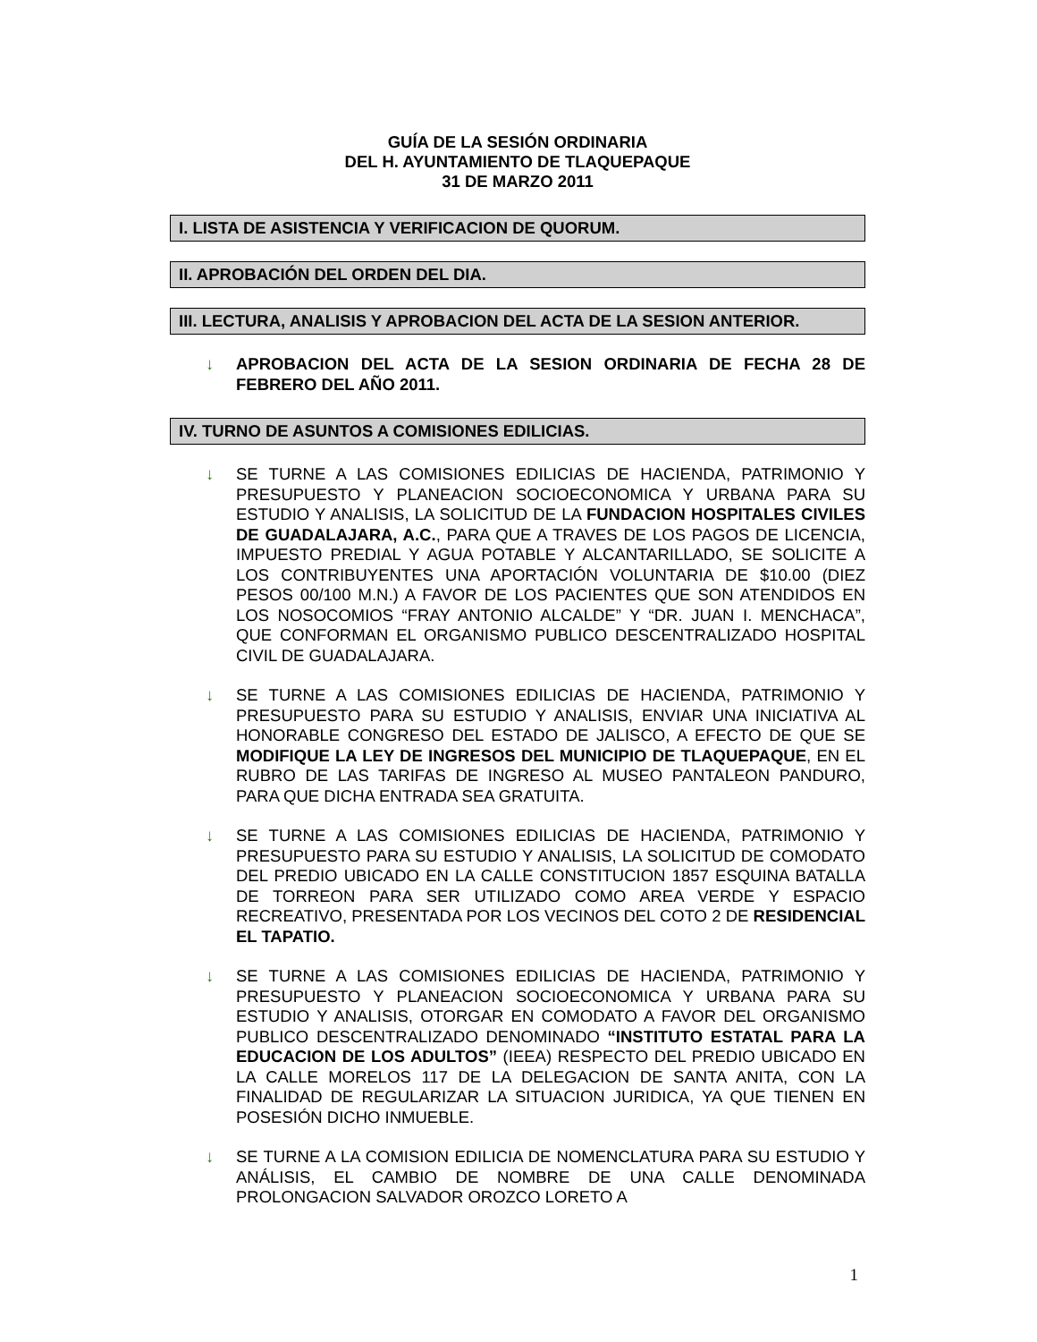GUÍA DE LA SESIÓN ORDINARIA
DEL H. AYUNTAMIENTO DE TLAQUEPAQUE
31 DE MARZO 2011
I. LISTA DE ASISTENCIA Y VERIFICACION DE QUORUM.
II. APROBACIÓN DEL ORDEN DEL DIA.
III. LECTURA, ANALISIS Y APROBACION DEL ACTA DE LA SESION ANTERIOR.
↓ APROBACION DEL ACTA DE LA SESION ORDINARIA DE FECHA 28 DE FEBRERO DEL AÑO 2011.
IV. TURNO DE ASUNTOS A COMISIONES EDILICIAS.
↓ SE TURNE A LAS COMISIONES EDILICIAS DE HACIENDA, PATRIMONIO Y PRESUPUESTO Y PLANEACION SOCIOECONOMICA Y URBANA PARA SU ESTUDIO Y ANALISIS, LA SOLICITUD DE LA FUNDACION HOSPITALES CIVILES DE GUADALAJARA, A.C., PARA QUE A TRAVES DE LOS PAGOS DE LICENCIA, IMPUESTO PREDIAL Y AGUA POTABLE Y ALCANTARILLADO, SE SOLICITE A LOS CONTRIBUYENTES UNA APORTACIÓN VOLUNTARIA DE $10.00 (DIEZ PESOS 00/100 M.N.) A FAVOR DE LOS PACIENTES QUE SON ATENDIDOS EN LOS NOSOCOMIOS “FRAY ANTONIO ALCALDE” Y “DR. JUAN I. MENCHACA”, QUE CONFORMAN EL ORGANISMO PUBLICO DESCENTRALIZADO HOSPITAL CIVIL DE GUADALAJARA.
↓ SE TURNE A LAS COMISIONES EDILICIAS DE HACIENDA, PATRIMONIO Y PRESUPUESTO PARA SU ESTUDIO Y ANALISIS, ENVIAR UNA INICIATIVA AL HONORABLE CONGRESO DEL ESTADO DE JALISCO, A EFECTO DE QUE SE MODIFIQUE LA LEY DE INGRESOS DEL MUNICIPIO DE TLAQUEPAQUE, EN EL RUBRO DE LAS TARIFAS DE INGRESO AL MUSEO PANTALEON PANDURO, PARA QUE DICHA ENTRADA SEA GRATUITA.
↓ SE TURNE A LAS COMISIONES EDILICIAS DE HACIENDA, PATRIMONIO Y PRESUPUESTO PARA SU ESTUDIO Y ANALISIS, LA SOLICITUD DE COMODATO DEL PREDIO UBICADO EN LA CALLE CONSTITUCION 1857 ESQUINA BATALLA DE TORREON PARA SER UTILIZADO COMO AREA VERDE Y ESPACIO RECREATIVO, PRESENTADA POR LOS VECINOS DEL COTO 2 DE RESIDENCIAL EL TAPATIO.
↓ SE TURNE A LAS COMISIONES EDILICIAS DE HACIENDA, PATRIMONIO Y PRESUPUESTO Y PLANEACION SOCIOECONOMICA Y URBANA PARA SU ESTUDIO Y ANALISIS, OTORGAR EN COMODATO A FAVOR DEL ORGANISMO PUBLICO DESCENTRALIZADO DENOMINADO “INSTITUTO ESTATAL PARA LA EDUCACION DE LOS ADULTOS” (IEEA) RESPECTO DEL PREDIO UBICADO EN LA CALLE MORELOS 117 DE LA DELEGACION DE SANTA ANITA, CON LA FINALIDAD DE REGULARIZAR LA SITUACION JURIDICA, YA QUE TIENEN EN POSESIÓN DICHO INMUEBLE.
↓ SE TURNE A LA COMISION EDILICIA DE NOMENCLATURA PARA SU ESTUDIO Y ANÁLISIS, EL CAMBIO DE NOMBRE DE UNA CALLE DENOMINADA PROLONGACION SALVADOR OROZCO LORETO A
1